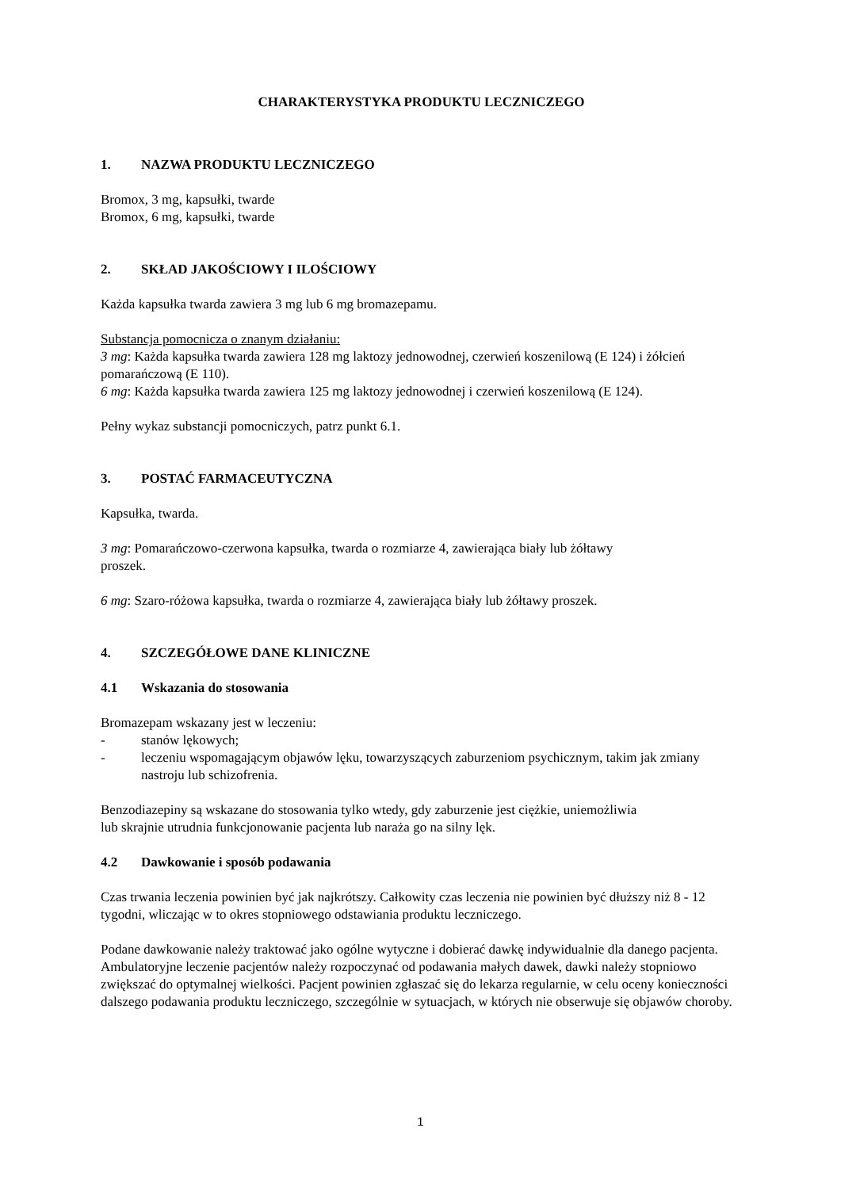CHARAKTERYSTYKA PRODUKTU LECZNICZEGO
1. NAZWA PRODUKTU LECZNICZEGO
Bromox, 3 mg, kapsułki, twarde
Bromox, 6 mg, kapsułki, twarde
2. SKŁAD JAKOŚCIOWY I ILOŚCIOWY
Każda kapsułka twarda zawiera 3 mg lub 6 mg bromazepamu.
Substancja pomocnicza o znanym działaniu:
3 mg: Każda kapsułka twarda zawiera 128 mg laktozy jednowodnej, czerwień koszenilową (E 124) i żółcień pomarańczową (E 110).
6 mg: Każda kapsułka twarda zawiera 125 mg laktozy jednowodnej i czerwień koszenilową (E 124).
Pełny wykaz substancji pomocniczych, patrz punkt 6.1.
3. POSTAĆ FARMACEUTYCZNA
Kapsułka, twarda.
3 mg: Pomarańczowo-czerwona kapsułka, twarda o rozmiarze 4, zawierająca biały lub żółtawy
proszek.
6 mg: Szaro-różowa kapsułka, twarda o rozmiarze 4, zawierająca biały lub żółtawy proszek.
4. SZCZEGÓŁOWE DANE KLINICZNE
4.1 Wskazania do stosowania
Bromazepam wskazany jest w leczeniu:
- stanów lękowych;
- leczeniu wspomagającym objawów lęku, towarzyszących zaburzeniom psychicznym, takim jak zmiany nastroju lub schizofrenia.
Benzodiazepiny są wskazane do stosowania tylko wtedy, gdy zaburzenie jest ciężkie, uniemożliwia
lub skrajnie utrudnia funkcjonowanie pacjenta lub naraża go na silny lęk.
4.2 Dawkowanie i sposób podawania
Czas trwania leczenia powinien być jak najkrótszy. Całkowity czas leczenia nie powinien być dłuższy niż 8 - 12 tygodni, wliczając w to okres stopniowego odstawiania produktu leczniczego.
Podane dawkowanie należy traktować jako ogólne wytyczne i dobierać dawkę indywidualnie dla danego pacjenta. Ambulatoryjne leczenie pacjentów należy rozpoczynać od podawania małych dawek, dawki należy stopniowo zwiększać do optymalnej wielkości. Pacjent powinien zgłaszać się do lekarza regularnie, w celu oceny konieczności dalszego podawania produktu leczniczego, szczególnie w sytuacjach, w których nie obserwuje się objawów choroby.
1